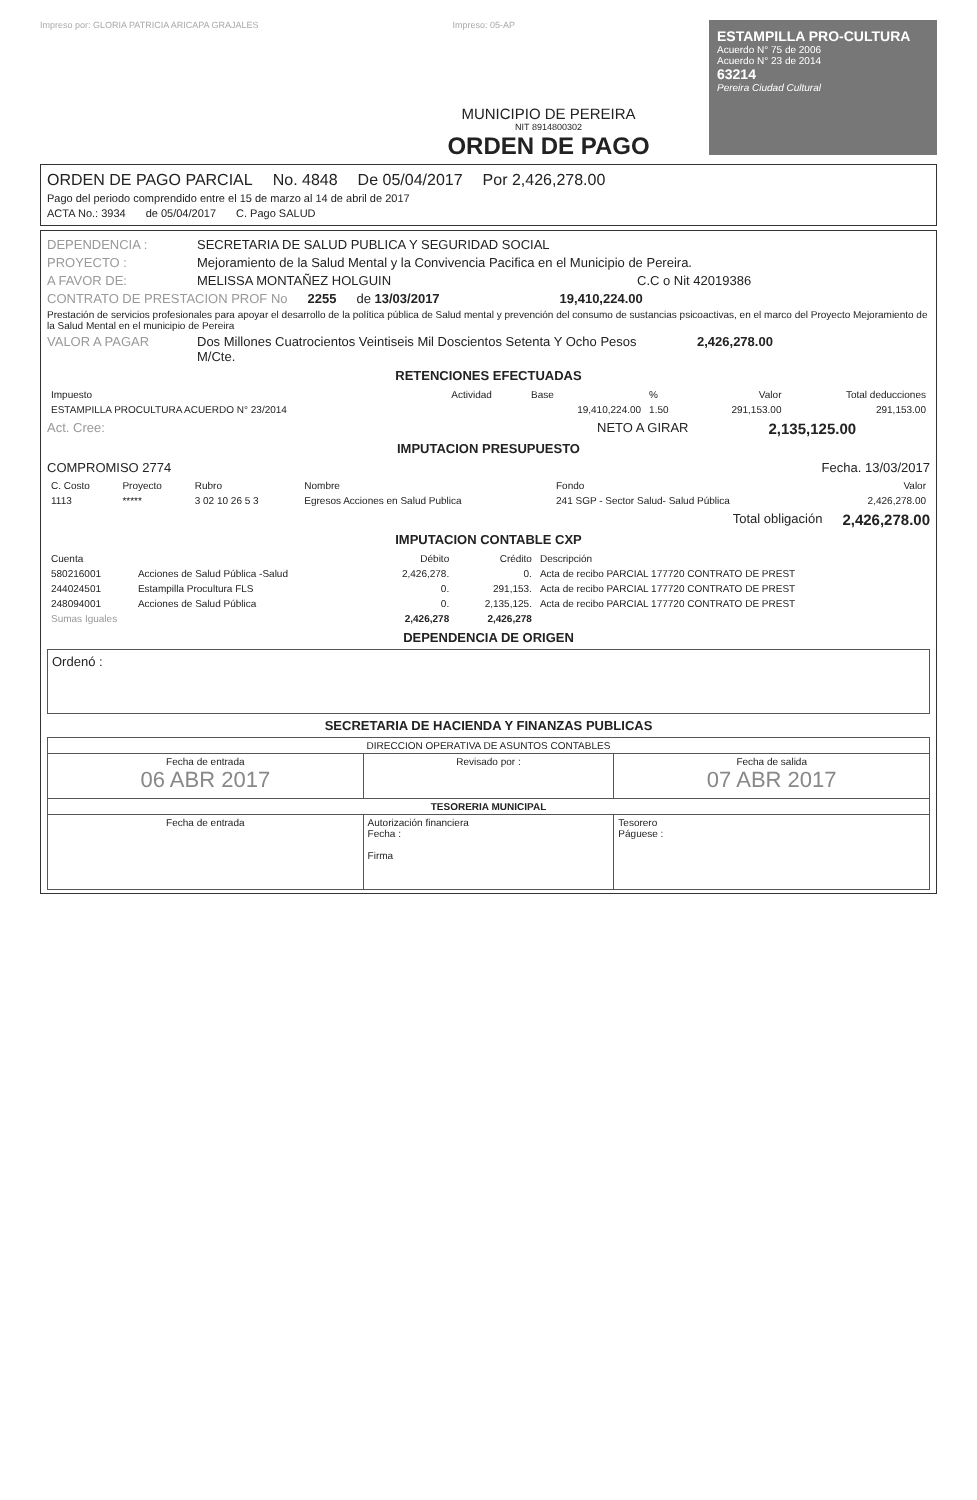Impreso por: GLORIA PATRICIA ARICAPA GRAJALES
Impreso: 05-AP
ESTAMPILLA PRO-CULTURA
Acuerdo N° 75 de 2006
Acuerdo N° 23 de 2014
63214
Pereira Ciudad Cultural
MUNICIPIO DE PEREIRA
NIT 8914800302
ORDEN DE PAGO
ORDEN DE PAGO PARCIAL No. 4848 De 05/04/2017 Por 2,426,278.00
Pago del periodo comprendido entre el 15 de marzo al 14 de abril de 2017
ACTA No.: 3934 de 05/04/2017 C. Pago SALUD
DEPENDENCIA : SECRETARIA DE SALUD PUBLICA Y SEGURIDAD SOCIAL
PROYECTO : Mejoramiento de la Salud Mental y la Convivencia Pacifica en el Municipio de Pereira.
A FAVOR DE: MELISSA MONTAÑEZ HOLGUIN C.C o Nit 42019386
CONTRATO DE PRESTACION PROF No 2255 de 13/03/2017 19,410,224.00
Prestación de servicios profesionales para apoyar el desarrollo de la política pública de Salud mental y prevención del consumo de sustancias psicoactivas, en el marco del Proyecto Mejoramiento de la Salud Mental en el municipio de Pereira
VALOR A PAGAR Dos Millones Cuatrocientos Veintiseis Mil Doscientos Setenta Y Ocho Pesos M/Cte. 2,426,278.00
RETENCIONES EFECTUADAS
| Impuesto | Actividad | Base | % | Valor | Total deducciones |
| --- | --- | --- | --- | --- | --- |
| ESTAMPILLA PROCULTURA ACUERDO N° 23/2014 | | 19,410,224.00 | 1.50 | 291,153.00 | 291,153.00 |
Act. Cree: NETO A GIRAR 2,135,125.00
IMPUTACION PRESUPUESTO
COMPROMISO 2774 Fecha. 13/03/2017
| C. Costo | Proyecto | Rubro | Nombre | Fondo | Valor |
| --- | --- | --- | --- | --- | --- |
| 1113 | ***** | 3 02 10 26 5 3 | Egresos Acciones en Salud Publica | 241 SGP - Sector Salud- Salud Pública | 2,426,278.00 |
Total obligación 2,426,278.00
IMPUTACION CONTABLE CXP
| Cuenta | | Débito | Crédito | Descripción |
| --- | --- | --- | --- | --- |
| 580216001 | Acciones de Salud Pública -Salud | 2,426,278. | 0. | Acta de recibo PARCIAL 177720 CONTRATO DE PREST |
| 244024501 | Estampilla Procultura FLS | 0. | 291,153. | Acta de recibo PARCIAL 177720 CONTRATO DE PREST |
| 248094001 | Acciones de Salud Pública | 0. | 2,135,125. | Acta de recibo PARCIAL 177720 CONTRATO DE PREST |
| Sumas Iguales | | 2,426,278 | 2,426,278 | |
DEPENDENCIA DE ORIGEN
Ordenó :
SECRETARIA DE HACIENDA Y FINANZAS PUBLICAS
| DIRECCION OPERATIVA DE ASUNTOS CONTABLES | | |
| Fecha de entrada 06 ABR 2017 | Revisado por : | Fecha de salida 07 ABR 2017 |
| TESORERIA MUNICIPAL | | |
| Fecha de entrada | Autorización financiera Fecha : Firma | Tesorero Páguese : |